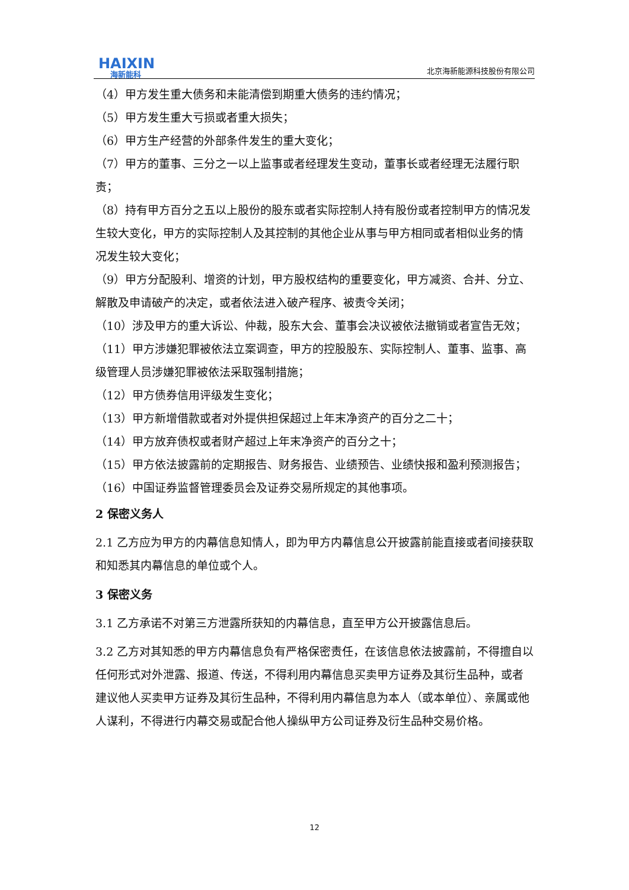HAIXIN
海新能科
北京海新能源科技股份有限公司
（4）甲方发生重大债务和未能清偿到期重大债务的违约情况；
（5）甲方发生重大亏损或者重大损失；
（6）甲方生产经营的外部条件发生的重大变化；
（7）甲方的董事、三分之一以上监事或者经理发生变动，董事长或者经理无法履行职责；
（8）持有甲方百分之五以上股份的股东或者实际控制人持有股份或者控制甲方的情况发生较大变化，甲方的实际控制人及其控制的其他企业从事与甲方相同或者相似业务的情况发生较大变化；
（9）甲方分配股利、增资的计划，甲方股权结构的重要变化，甲方减资、合并、分立、解散及申请破产的决定，或者依法进入破产程序、被责令关闭；
（10）涉及甲方的重大诉讼、仲裁，股东大会、董事会决议被依法撤销或者宣告无效；
（11）甲方涉嫌犯罪被依法立案调查，甲方的控股股东、实际控制人、董事、监事、高级管理人员涉嫌犯罪被依法采取强制措施；
（12）甲方债券信用评级发生变化；
（13）甲方新增借款或者对外提供担保超过上年末净资产的百分之二十；
（14）甲方放弃债权或者财产超过上年末净资产的百分之十；
（15）甲方依法披露前的定期报告、财务报告、业绩预告、业绩快报和盈利预测报告；
（16）中国证券监督管理委员会及证券交易所规定的其他事项。
2 保密义务人
2.1 乙方应为甲方的内幕信息知情人，即为甲方内幕信息公开披露前能直接或者间接获取和知悉其内幕信息的单位或个人。
3 保密义务
3.1 乙方承诺不对第三方泄露所获知的内幕信息，直至甲方公开披露信息后。
3.2 乙方对其知悉的甲方内幕信息负有严格保密责任，在该信息依法披露前，不得擅自以任何形式对外泄露、报道、传送，不得利用内幕信息买卖甲方证券及其衍生品种，或者建议他人买卖甲方证券及其衍生品种，不得利用内幕信息为本人（或本单位）、亲属或他人谋利，不得进行内幕交易或配合他人操纵甲方公司证券及衍生品种交易价格。
12